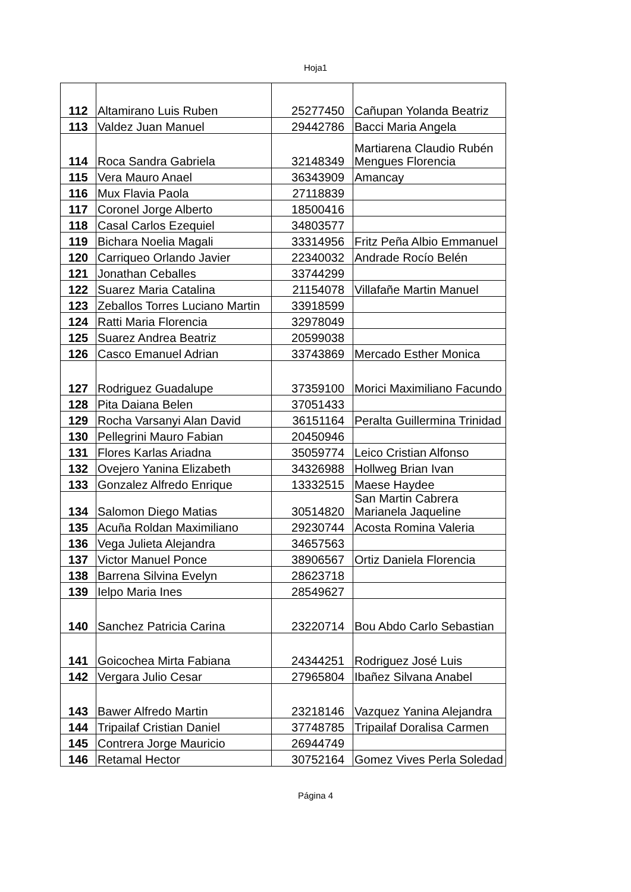Hoja1
| 112 | Altamirano Luis Ruben | 25277450 | Cañupan Yolanda Beatriz |
| 113 | Valdez Juan Manuel | 29442786 | Bacci Maria Angela |
| 114 | Roca Sandra Gabriela | 32148349 | Martiarena Claudio Rubén Mengues Florencia |
| 115 | Vera Mauro Anael | 36343909 | Amancay |
| 116 | Mux Flavia Paola | 27118839 | |
| 117 | Coronel Jorge Alberto | 18500416 | |
| 118 | Casal Carlos Ezequiel | 34803577 | |
| 119 | Bichara Noelia Magali | 33314956 | Fritz Peña Albio Emmanuel |
| 120 | Carriqueo Orlando Javier | 22340032 | Andrade Rocío Belén |
| 121 | Jonathan Ceballes | 33744299 | |
| 122 | Suarez Maria Catalina | 21154078 | Villafañe Martin Manuel |
| 123 | Zeballos Torres Luciano Martin | 33918599 | |
| 124 | Ratti Maria Florencia | 32978049 | |
| 125 | Suarez Andrea Beatriz | 20599038 | |
| 126 | Casco Emanuel Adrian | 33743869 | Mercado Esther Monica |
| 127 | Rodriguez Guadalupe | 37359100 | Morici Maximiliano Facundo |
| 128 | Pita Daiana Belen | 37051433 | |
| 129 | Rocha Varsanyi Alan David | 36151164 | Peralta Guillermina Trinidad |
| 130 | Pellegrini Mauro Fabian | 20450946 | |
| 131 | Flores Karlas Ariadna | 35059774 | Leico Cristian Alfonso |
| 132 | Ovejero Yanina Elizabeth | 34326988 | Hollweg Brian Ivan |
| 133 | Gonzalez Alfredo Enrique | 13332515 | Maese Haydee |
| 134 | Salomon Diego Matias | 30514820 | San Martin Cabrera Marianela Jaqueline |
| 135 | Acuña Roldan Maximiliano | 29230744 | Acosta Romina Valeria |
| 136 | Vega Julieta Alejandra | 34657563 | |
| 137 | Victor Manuel Ponce | 38906567 | Ortiz Daniela Florencia |
| 138 | Barrena Silvina Evelyn | 28623718 | |
| 139 | Ielpo Maria Ines | 28549627 | |
| 140 | Sanchez Patricia Carina | 23220714 | Bou Abdo Carlo Sebastian |
| 141 | Goicochea Mirta Fabiana | 24344251 | Rodriguez José Luis |
| 142 | Vergara Julio Cesar | 27965804 | Ibañez Silvana Anabel |
| 143 | Bawer Alfredo Martin | 23218146 | Vazquez Yanina Alejandra |
| 144 | Tripailaf Cristian Daniel | 37748785 | Tripailaf Doralisa Carmen |
| 145 | Contrera Jorge Mauricio | 26944749 | |
| 146 | Retamal Hector | 30752164 | Gomez Vives Perla Soledad |
Página 4